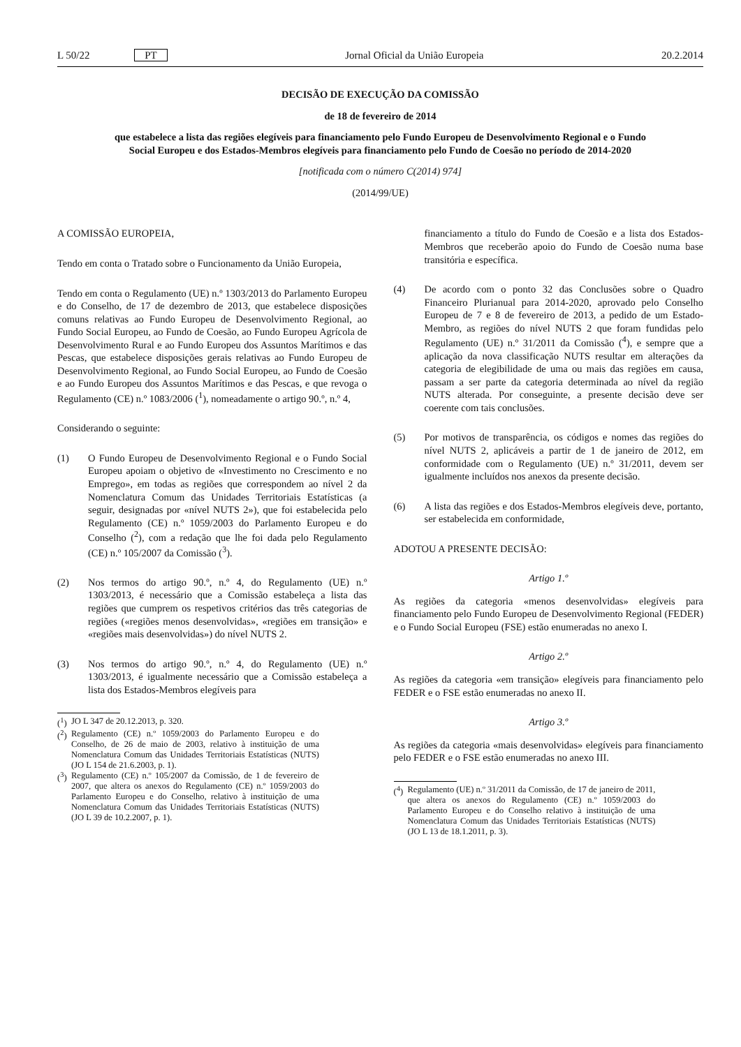L 50/22 PT
Jornal Oficial da União Europeia
20.2.2014
DECISÃO DE EXECUÇÃO DA COMISSÃO
de 18 de fevereiro de 2014
que estabelece a lista das regiões elegíveis para financiamento pelo Fundo Europeu de Desenvolvimento Regional e o Fundo Social Europeu e dos Estados-Membros elegíveis para financiamento pelo Fundo de Coesão no período de 2014-2020
[notificada com o número C(2014) 974]
(2014/99/UE)
A COMISSÃO EUROPEIA,
Tendo em conta o Tratado sobre o Funcionamento da União Europeia,
Tendo em conta o Regulamento (UE) n.º 1303/2013 do Parlamento Europeu e do Conselho, de 17 de dezembro de 2013, que estabelece disposições comuns relativas ao Fundo Europeu de Desenvolvimento Regional, ao Fundo Social Europeu, ao Fundo de Coesão, ao Fundo Europeu Agrícola de Desenvolvimento Rural e ao Fundo Europeu dos Assuntos Marítimos e das Pescas, que estabelece disposições gerais relativas ao Fundo Europeu de Desenvolvimento Regional, ao Fundo Social Europeu, ao Fundo de Coesão e ao Fundo Europeu dos Assuntos Marítimos e das Pescas, e que revoga o Regulamento (CE) n.º 1083/2006 (<sup>1</sup>), nomeadamente o artigo 90.º, n.º 4,
Considerando o seguinte:
(1) O Fundo Europeu de Desenvolvimento Regional e o Fundo Social Europeu apoiam o objetivo de «Investimento no Crescimento e no Emprego», em todas as regiões que correspondem ao nível 2 da Nomenclatura Comum das Unidades Territoriais Estatísticas (a seguir, designadas por «nível NUTS 2»), que foi estabelecida pelo Regulamento (CE) n.º 1059/2003 do Parlamento Europeu e do Conselho (<sup>2</sup>), com a redação que lhe foi dada pelo Regulamento (CE) n.º 105/2007 da Comissão (<sup>3</sup>).
(2) Nos termos do artigo 90.º, n.º 4, do Regulamento (UE) n.º 1303/2013, é necessário que a Comissão estabeleça a lista das regiões que cumprem os respetivos critérios das três categorias de regiões («regiões menos desenvolvidas», «regiões em transição» e «regiões mais desenvolvidas») do nível NUTS 2.
(3) Nos termos do artigo 90.º, n.º 4, do Regulamento (UE) n.º 1303/2013, é igualmente necessário que a Comissão estabeleça a lista dos Estados-Membros elegíveis para
(<sup>1</sup>)
JO L 347 de 20.12.2013, p. 320.
(<sup>2</sup>)
Regulamento (CE) n.º 1059/2003 do Parlamento Europeu e do Conselho, de 26 de maio de 2003, relativo à instituição de uma Nomenclatura Comum das Unidades Territoriais Estatísticas (NUTS) (JO L 154 de 21.6.2003, p. 1).
(<sup>3</sup>)
Regulamento (CE) n.º 105/2007 da Comissão, de 1 de fevereiro de 2007, que altera os anexos do Regulamento (CE) n.º 1059/2003 do Parlamento Europeu e do Conselho, relativo à instituição de uma Nomenclatura Comum das Unidades Territoriais Estatísticas (NUTS) (JO L 39 de 10.2.2007, p. 1).
financiamento a título do Fundo de Coesão e a lista dos Estados-Membros que receberão apoio do Fundo de Coesão numa base transitória e específica.
(4) De acordo com o ponto 32 das Conclusões sobre o Quadro Financeiro Plurianual para 2014-2020, aprovado pelo Conselho Europeu de 7 e 8 de fevereiro de 2013, a pedido de um Estado-Membro, as regiões do nível NUTS 2 que foram fundidas pelo Regulamento (UE) n.º 31/2011 da Comissão (<sup>4</sup>), e sempre que a aplicação da nova classificação NUTS resultar em alterações da categoria de elegibilidade de uma ou mais das regiões em causa, passam a ser parte da categoria determinada ao nível da região NUTS alterada. Por conseguinte, a presente decisão deve ser coerente com tais conclusões.
(5) Por motivos de transparência, os códigos e nomes das regiões do nível NUTS 2, aplicáveis a partir de 1 de janeiro de 2012, em conformidade com o Regulamento (UE) n.º 31/2011, devem ser igualmente incluídos nos anexos da presente decisão.
(6) A lista das regiões e dos Estados-Membros elegíveis deve, portanto, ser estabelecida em conformidade,
ADOTOU A PRESENTE DECISÃO:
Artigo 1.º
As regiões da categoria «menos desenvolvidas» elegíveis para financiamento pelo Fundo Europeu de Desenvolvimento Regional (FEDER) e o Fundo Social Europeu (FSE) estão enumeradas no anexo I.
Artigo 2.º
As regiões da categoria «em transição» elegíveis para financiamento pelo FEDER e o FSE estão enumeradas no anexo II.
Artigo 3.º
As regiões da categoria «mais desenvolvidas» elegíveis para financiamento pelo FEDER e o FSE estão enumeradas no anexo III.
(<sup>4</sup>)
Regulamento (UE) n.º 31/2011 da Comissão, de 17 de janeiro de 2011, que altera os anexos do Regulamento (CE) n.º 1059/2003 do Parlamento Europeu e do Conselho relativo à instituição de uma Nomenclatura Comum das Unidades Territoriais Estatísticas (NUTS) (JO L 13 de 18.1.2011, p. 3).